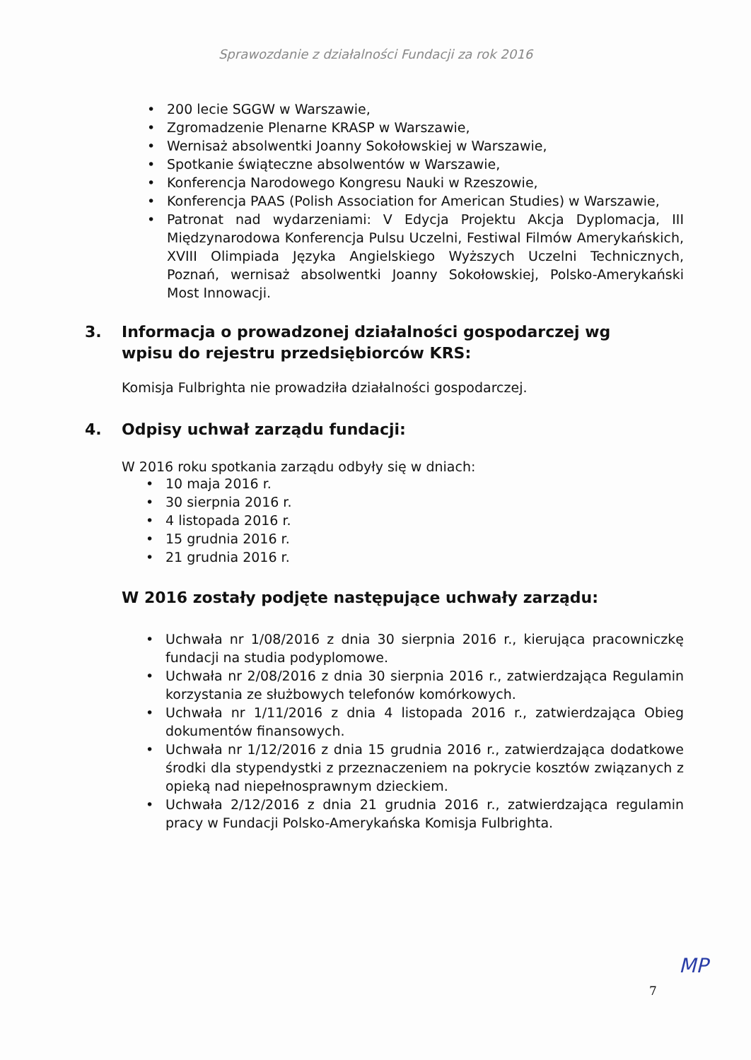Sprawozdanie z działalności Fundacji za rok 2016
• 200 lecie SGGW w Warszawie,
• Zgromadzenie Plenarne KRASP w Warszawie,
• Wernisaż absolwentki Joanny Sokołowskiej w Warszawie,
• Spotkanie świąteczne absolwentów w Warszawie,
• Konferencja Narodowego Kongresu Nauki w Rzeszowie,
• Konferencja PAAS (Polish Association for American Studies) w Warszawie,
• Patronat nad wydarzeniami: V Edycja Projektu Akcja Dyplomacja, III Międzynarodowa Konferencja Pulsu Uczelni, Festiwal Filmów Amerykańskich, XVIII Olimpiada Języka Angielskiego Wyższych Uczelni Technicznych, Poznań, wernisaż absolwentki Joanny Sokołowskiej, Polsko-Amerykański Most Innowacji.
3. Informacja o prowadzonej działalności gospodarczej wg wpisu do rejestru przedsiębiorców KRS:
Komisja Fulbrighta nie prowadziła działalności gospodarczej.
4. Odpisy uchwał zarządu fundacji:
W 2016 roku spotkania zarządu odbyły się w dniach:
• 10 maja 2016 r.
• 30 sierpnia 2016 r.
• 4 listopada 2016 r.
• 15 grudnia 2016 r.
• 21 grudnia 2016 r.
W 2016 zostały podjęte następujące uchwały zarządu:
• Uchwała nr 1/08/2016 z dnia 30 sierpnia 2016 r., kierująca pracowniczkę fundacji na studia podyplomowe.
• Uchwała nr 2/08/2016 z dnia 30 sierpnia 2016 r., zatwierdzająca Regulamin korzystania ze służbowych telefonów komórkowych.
• Uchwała nr 1/11/2016 z dnia 4 listopada 2016 r., zatwierdzająca Obieg dokumentów finansowych.
• Uchwała nr 1/12/2016 z dnia 15 grudnia 2016 r., zatwierdzająca dodatkowe środki dla stypendystki z przeznaczeniem na pokrycie kosztów związanych z opieką nad niepełnosprawnym dzieckiem.
• Uchwała 2/12/2016 z dnia 21 grudnia 2016 r., zatwierdzająca regulamin pracy w Fundacji Polsko-Amerykańska Komisja Fulbrighta.
7
MP